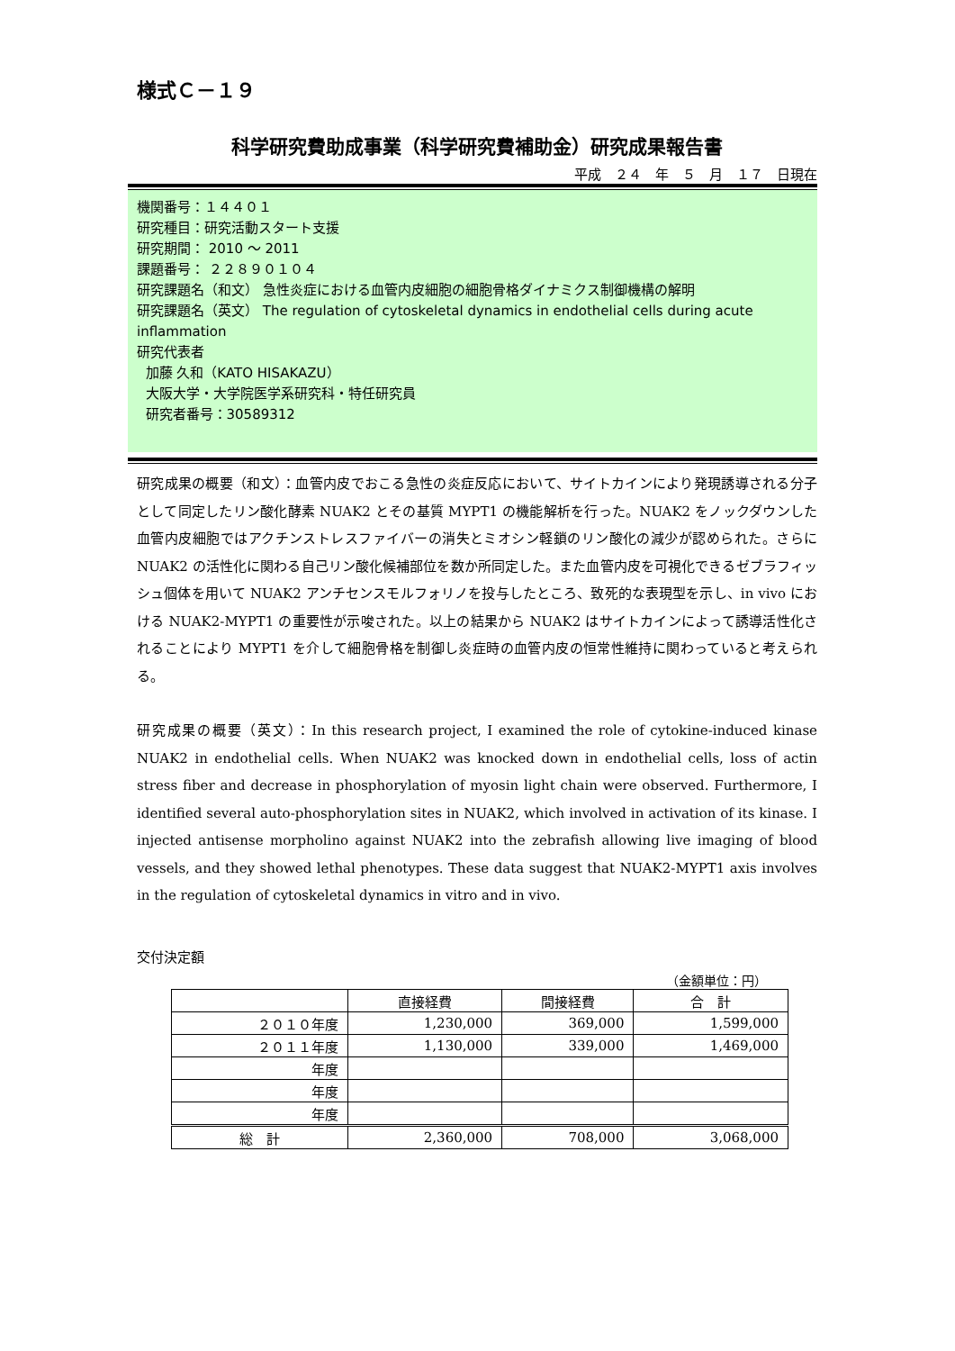様式Ｃ－１９
科学研究費助成事業（科学研究費補助金）研究成果報告書
平成　２４　年　５　月　１７　日現在
機関番号：１４４０１
研究種目：研究活動スタート支援
研究期間： 2010 ～ 2011
課題番号： ２２８９０１０４
研究課題名（和文） 急性炎症における血管内皮細胞の細胞骨格ダイナミクス制御機構の解明
研究課題名（英文） The regulation of cytoskeletal dynamics in endothelial cells during acute inflammation
研究代表者
加藤 久和（KATO HISAKAZU）
大阪大学・大学院医学系研究科・特任研究員
研究者番号：30589312
研究成果の概要（和文）：血管内皮でおこる急性の炎症反応において、サイトカインにより発現誘導される分子として同定したリン酸化酵素 NUAK2 とその基質 MYPT1 の機能解析を行った。NUAK2 をノックダウンした血管内皮細胞ではアクチンストレスファイバーの消失とミオシン軽鎖のリン酸化の減少が認められた。さらに NUAK2 の活性化に関わる自己リン酸化候補部位を数か所同定した。また血管内皮を可視化できるゼブラフィッシュ個体を用いて NUAK2 アンチセンスモルフォリノを投与したところ、致死的な表現型を示し、in vivo における NUAK2-MYPT1 の重要性が示唆された。以上の結果から NUAK2 はサイトカインによって誘導活性化されることにより MYPT1 を介して細胞骨格を制御し炎症時の血管内皮の恒常性維持に関わっていると考えられる。
研究成果の概要（英文）：In this research project, I examined the role of cytokine-induced kinase NUAK2 in endothelial cells. When NUAK2 was knocked down in endothelial cells, loss of actin stress fiber and decrease in phosphorylation of myosin light chain were observed. Furthermore, I identified several auto-phosphorylation sites in NUAK2, which involved in activation of its kinase. I injected antisense morpholino against NUAK2 into the zebrafish allowing live imaging of blood vessels, and they showed lethal phenotypes. These data suggest that NUAK2-MYPT1 axis involves in the regulation of cytoskeletal dynamics in vitro and in vivo.
交付決定額
（金額単位：円）
| | 直接経費 | 間接経費 | 合 計 |
| --- | --- | --- | --- |
| ２０１０年度 | 1,230,000 | 369,000 | 1,599,000 |
| ２０１１年度 | 1,130,000 | 339,000 | 1,469,000 |
| 年度 | | | |
| 年度 | | | |
| 年度 | | | |
| 総 計 | 2,360,000 | 708,000 | 3,068,000 |